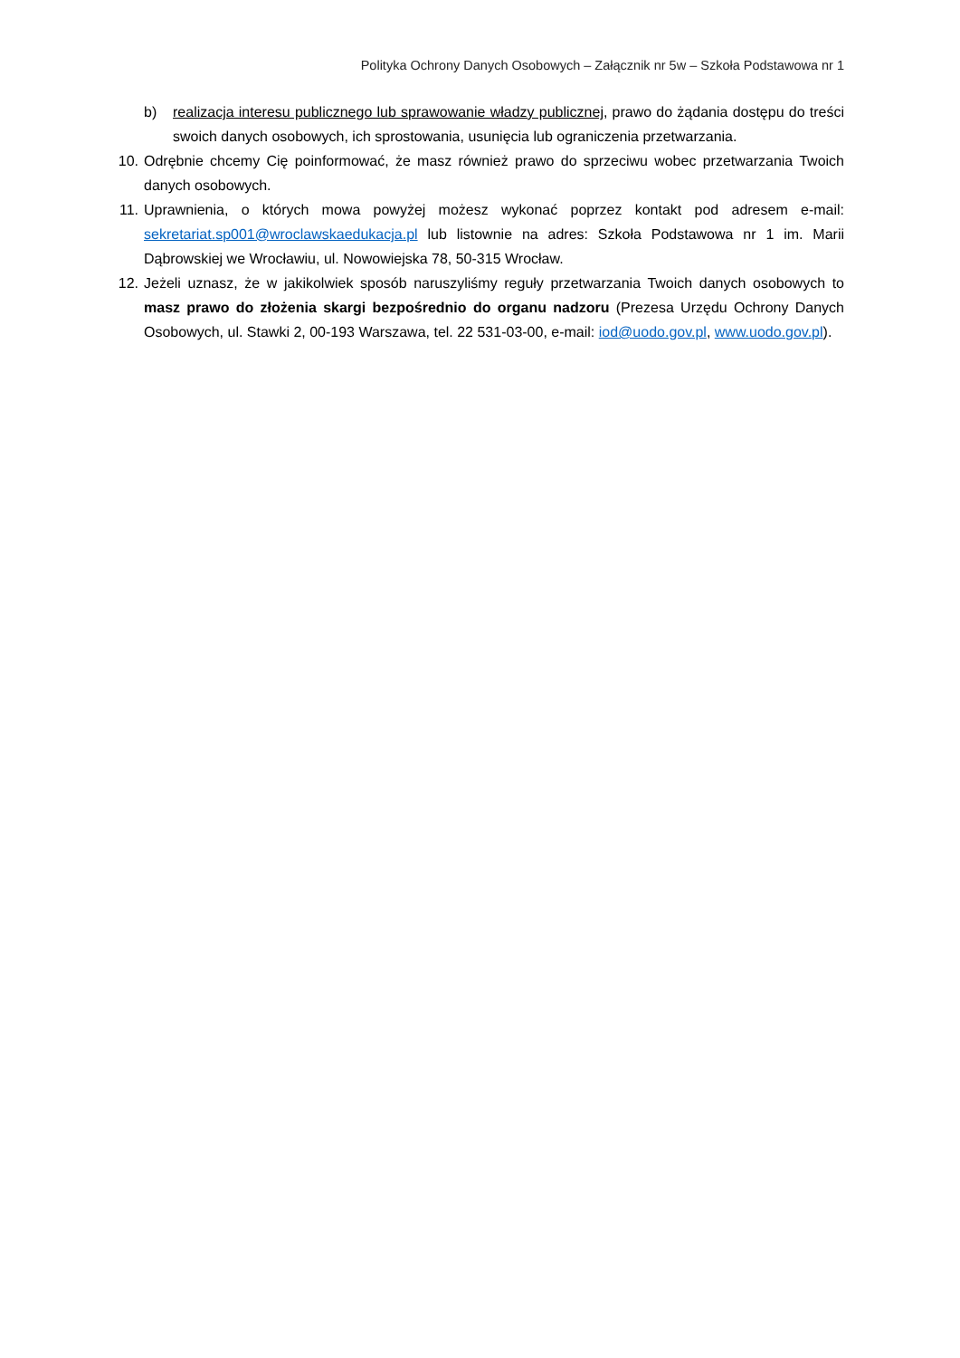Polityka Ochrony Danych Osobowych – Załącznik nr 5w – Szkoła Podstawowa nr 1
b) realizacja interesu publicznego lub sprawowanie władzy publicznej, prawo do żądania dostępu do treści swoich danych osobowych, ich sprostowania, usunięcia lub ograniczenia przetwarzania.
10. Odrębnie chcemy Cię poinformować, że masz również prawo do sprzeciwu wobec przetwarzania Twoich danych osobowych.
11. Uprawnienia, o których mowa powyżej możesz wykonać poprzez kontakt pod adresem e-mail: sekretariat.sp001@wroclawskaedukacja.pl lub listownie na adres: Szkoła Podstawowa nr 1 im. Marii Dąbrowskiej we Wrocławiu, ul. Nowowiejska 78, 50-315 Wrocław.
12. Jeżeli uznasz, że w jakikolwiek sposób naruszyliśmy reguły przetwarzania Twoich danych osobowych to masz prawo do złożenia skargi bezpośrednio do organu nadzoru (Prezesa Urzędu Ochrony Danych Osobowych, ul. Stawki 2, 00-193 Warszawa, tel. 22 531-03-00, e-mail: iod@uodo.gov.pl, www.uodo.gov.pl).